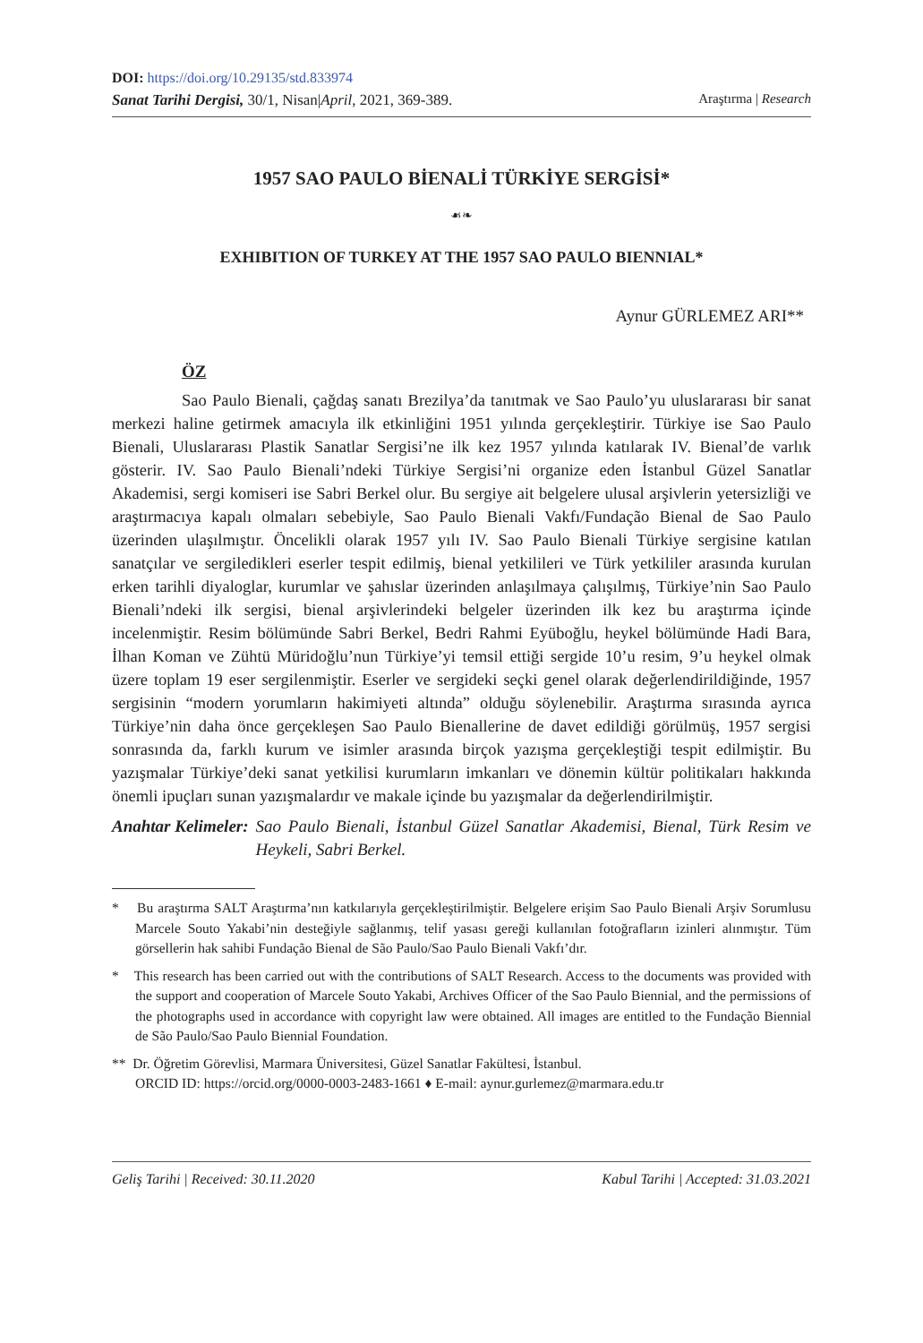DOI: https://doi.org/10.29135/std.833974
Sanat Tarihi Dergisi, 30/1, Nisan|April, 2021, 369-389. Araştırma | Research
1957 SAO PAULO BİENALİ TÜRKİYE SERGİSİ*
☙❧
EXHIBITION OF TURKEY AT THE 1957 SAO PAULO BIENNIAL*
Aynur GÜRLEMEZ ARI**
ÖZ
Sao Paulo Bienali, çağdaş sanatı Brezilya’da tanıtmak ve Sao Paulo’yu uluslararası bir sanat merkezi haline getirmek amacıyla ilk etkinliğini 1951 yılında gerçekleştirir. Türkiye ise Sao Paulo Bienali, Uluslararası Plastik Sanatlar Sergisi’ne ilk kez 1957 yılında katılarak IV. Bienal’de varlık gösterir. IV. Sao Paulo Bienali’ndeki Türkiye Sergisi’ni organize eden İstanbul Güzel Sanatlar Akademisi, sergi komiseri ise Sabri Berkel olur. Bu sergiye ait belgelere ulusal arşivlerin yetersizliği ve araştırmacıya kapalı olmaları sebebiyle, Sao Paulo Bienali Vakfı/Fundação Bienal de Sao Paulo üzerinden ulaşılmıştır. Öncelikli olarak 1957 yılı IV. Sao Paulo Bienali Türkiye sergisine katılan sanatçılar ve sergiledikleri eserler tespit edilmiş, bienal yetkilileri ve Türk yetkililer arasında kurulan erken tarihli diyaloglar, kurumlar ve şahıslar üzerinden anlaşılmaya çalışılmış, Türkiye’nin Sao Paulo Bienali’ndeki ilk sergisi, bienal arşivlerindeki belgeler üzerinden ilk kez bu araştırma içinde incelenmiştir. Resim bölümünde Sabri Berkel, Bedri Rahmi Eyüboğlu, heykel bölümünde Hadi Bara, İlhan Koman ve Zühtü Müridoğlu’nun Türkiye’yi temsil ettiği sergide 10’u resim, 9’u heykel olmak üzere toplam 19 eser sergilenmiştir. Eserler ve sergideki seçki genel olarak değerlendirildiğinde, 1957 sergisinin “modern yorumların hakimiyeti altında” olduğu söylenebilir. Araştırma sırasında ayrıca Türkiye’nin daha önce gerçekleşen Sao Paulo Bienallerine de davet edildiği görülmüş, 1957 sergisi sonrasında da, farklı kurum ve isimler arasında birçok yazışma gerçekleştiği tespit edilmiştir. Bu yazışmalar Türkiye’deki sanat yetkilisi kurumların imkanları ve dönemin kültür politikaları hakkında önemli ipuçları sunan yazışmalardır ve makale içinde bu yazışmalar da değerlendirilmiştir.
Anahtar Kelimeler: Sao Paulo Bienali, İstanbul Güzel Sanatlar Akademisi, Bienal, Türk Resim ve Heykeli, Sabri Berkel.
* Bu araştırma SALT Araştırma’nın katkılarıyla gerçekleştirilmiştir. Belgelere erişim Sao Paulo Bienali Arşiv Sorumlusu Marcele Souto Yakabi’nin desteğiyle sağlanmış, telif yasası gereği kullanılan fotoğrafların izinleri alınmıştır. Tüm görsellerin hak sahibi Fundação Bienal de São Paulo/Sao Paulo Bienali Vakfı’dır.
* This research has been carried out with the contributions of SALT Research. Access to the documents was provided with the support and cooperation of Marcele Souto Yakabi, Archives Officer of the Sao Paulo Biennial, and the permissions of the photographs used in accordance with copyright law were obtained. All images are entitled to the Fundação Biennial de São Paulo/Sao Paulo Biennial Foundation.
** Dr. Öğretim Görevlisi, Marmara Üniversitesi, Güzel Sanatlar Fakültesi, İstanbul.
ORCID ID: https://orcid.org/0000-0003-2483-1661 ♦ E-mail: aynur.gurlemez@marmara.edu.tr
Geliş Tarihi | Received: 30.11.2020 Kabul Tarihi | Accepted: 31.03.2021